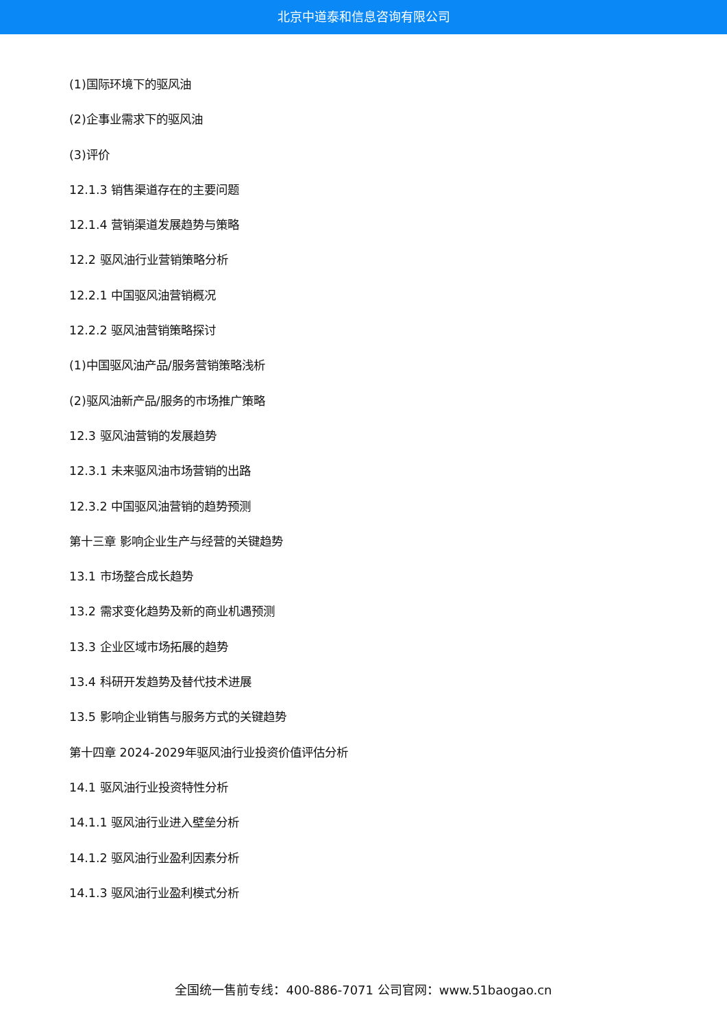北京中道泰和信息咨询有限公司
(1)国际环境下的驱风油
(2)企事业需求下的驱风油
(3)评价
12.1.3 销售渠道存在的主要问题
12.1.4 营销渠道发展趋势与策略
12.2 驱风油行业营销策略分析
12.2.1 中国驱风油营销概况
12.2.2 驱风油营销策略探讨
(1)中国驱风油产品/服务营销策略浅析
(2)驱风油新产品/服务的市场推广策略
12.3 驱风油营销的发展趋势
12.3.1 未来驱风油市场营销的出路
12.3.2 中国驱风油营销的趋势预测
第十三章 影响企业生产与经营的关键趋势
13.1 市场整合成长趋势
13.2 需求变化趋势及新的商业机遇预测
13.3 企业区域市场拓展的趋势
13.4 科研开发趋势及替代技术进展
13.5 影响企业销售与服务方式的关键趋势
第十四章 2024-2029年驱风油行业投资价值评估分析
14.1 驱风油行业投资特性分析
14.1.1 驱风油行业进入壁垒分析
14.1.2 驱风油行业盈利因素分析
14.1.3 驱风油行业盈利模式分析
全国统一售前专线：400-886-7071 公司官网：www.51baogao.cn